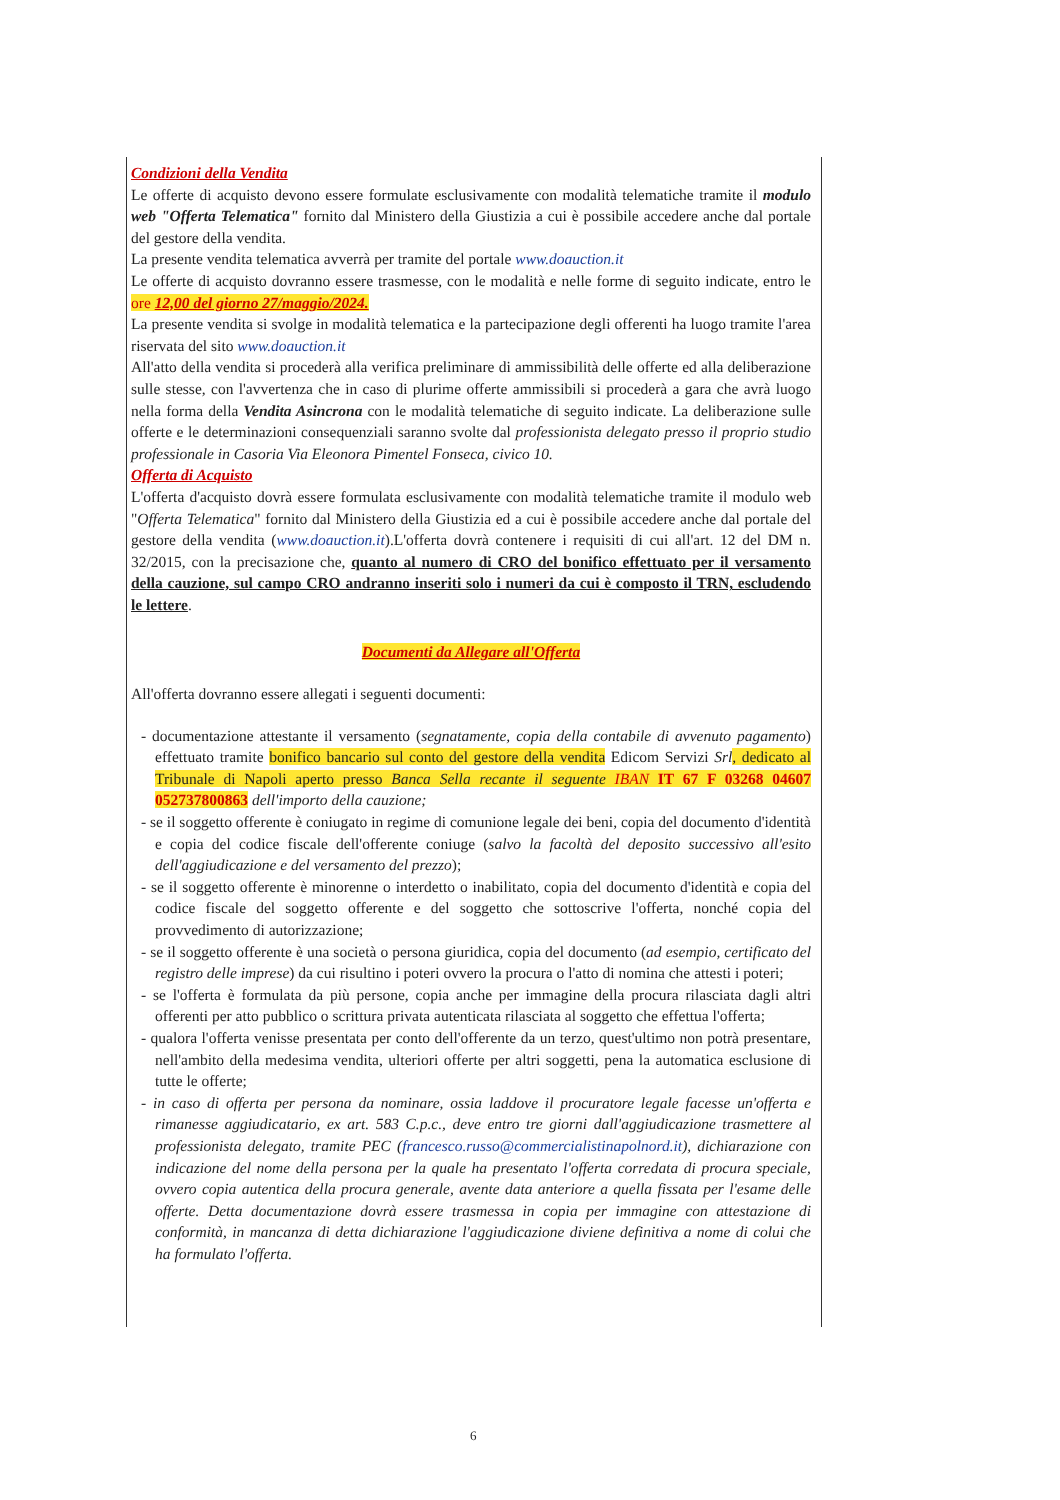Condizioni della Vendita
Le offerte di acquisto devono essere formulate esclusivamente con modalità telematiche tramite il modulo web "Offerta Telematica" fornito dal Ministero della Giustizia a cui è possibile accedere anche dal portale del gestore della vendita.
La presente vendita telematica avverrà per tramite del portale www.doauction.it
Le offerte di acquisto dovranno essere trasmesse, con le modalità e nelle forme di seguito indicate, entro le ore 12,00 del giorno 27/maggio/2024.
La presente vendita si svolge in modalità telematica e la partecipazione degli offerenti ha luogo tramite l'area riservata del sito www.doauction.it
All'atto della vendita si procederà alla verifica preliminare di ammissibilità delle offerte ed alla deliberazione sulle stesse, con l'avvertenza che in caso di plurime offerte ammissibili si procederà a gara che avrà luogo nella forma della Vendita Asincrona con le modalità telematiche di seguito indicate. La deliberazione sulle offerte e le determinazioni consequenziali saranno svolte dal professionista delegato presso il proprio studio professionale in Casoria Via Eleonora Pimentel Fonseca, civico 10.
Offerta di Acquisto
L'offerta d'acquisto dovrà essere formulata esclusivamente con modalità telematiche tramite il modulo web "Offerta Telematica" fornito dal Ministero della Giustizia ed a cui è possibile accedere anche dal portale del gestore della vendita (www.doauction.it).L'offerta dovrà contenere i requisiti di cui all'art. 12 del DM n. 32/2015, con la precisazione che, quanto al numero di CRO del bonifico effettuato per il versamento della cauzione, sul campo CRO andranno inseriti solo i numeri da cui è composto il TRN, escludendo le lettere.
Documenti da Allegare all'Offerta
All'offerta dovranno essere allegati i seguenti documenti:
- documentazione attestante il versamento (segnatamente, copia della contabile di avvenuto pagamento) effettuato tramite bonifico bancario sul conto del gestore della vendita Edicom Servizi Srl, dedicato al Tribunale di Napoli aperto presso Banca Sella recante il seguente IBAN IT 67 F 03268 04607 052737800863 dell'importo della cauzione;
- se il soggetto offerente è coniugato in regime di comunione legale dei beni, copia del documento d'identità e copia del codice fiscale dell'offerente coniuge (salvo la facoltà del deposito successivo all'esito dell'aggiudicazione e del versamento del prezzo);
- se il soggetto offerente è minorenne o interdetto o inabilitato, copia del documento d'identità e copia del codice fiscale del soggetto offerente e del soggetto che sottoscrive l'offerta, nonché copia del provvedimento di autorizzazione;
- se il soggetto offerente è una società o persona giuridica, copia del documento (ad esempio, certificato del registro delle imprese) da cui risultino i poteri ovvero la procura o l'atto di nomina che attesti i poteri;
- se l'offerta è formulata da più persone, copia anche per immagine della procura rilasciata dagli altri offerenti per atto pubblico o scrittura privata autenticata rilasciata al soggetto che effettua l'offerta;
- qualora l'offerta venisse presentata per conto dell'offerente da un terzo, quest'ultimo non potrà presentare, nell'ambito della medesima vendita, ulteriori offerte per altri soggetti, pena la automatica esclusione di tutte le offerte;
- in caso di offerta per persona da nominare, ossia laddove il procuratore legale facesse un'offerta e rimanesse aggiudicatario, ex art. 583 C.p.c., deve entro tre giorni dall'aggiudicazione trasmettere al professionista delegato, tramite PEC (francesco.russo@commercialistinapolnord.it), dichiarazione con indicazione del nome della persona per la quale ha presentato l'offerta corredata di procura speciale, ovvero copia autentica della procura generale, avente data anteriore a quella fissata per l'esame delle offerte. Detta documentazione dovrà essere trasmessa in copia per immagine con attestazione di conformità, in mancanza di detta dichiarazione l'aggiudicazione diviene definitiva a nome di colui che ha formulato l'offerta.
6